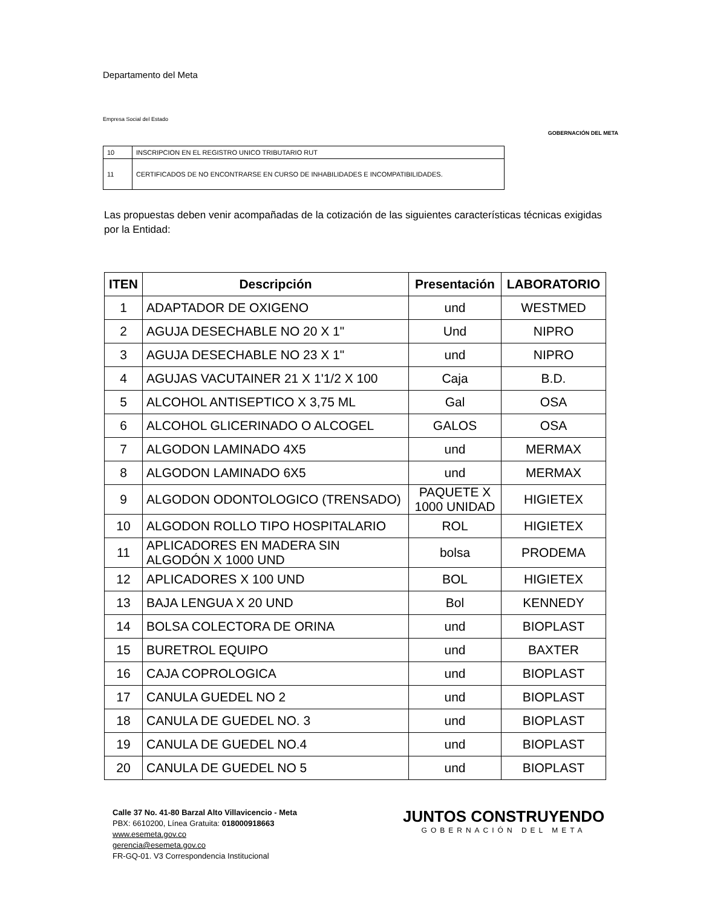Departamento del Meta
Empresa Social del Estado
GOBERNACIÓN DEL META
| 10 | INSCRIPCION EN EL REGISTRO UNICO TRIBUTARIO RUT |
| 11 | CERTIFICADOS DE NO ENCONTRARSE EN CURSO DE INHABILIDADES E INCOMPATIBILIDADES. |
Las propuestas deben venir acompañadas de la cotización de las siguientes características técnicas exigidas por la Entidad:
| ITEN | Descripción | Presentación | LABORATORIO |
| --- | --- | --- | --- |
| 1 | ADAPTADOR DE OXIGENO | und | WESTMED |
| 2 | AGUJA DESECHABLE NO 20 X 1" | Und | NIPRO |
| 3 | AGUJA DESECHABLE NO 23 X 1" | und | NIPRO |
| 4 | AGUJAS VACUTAINER 21 X 1'1/2 X 100 | Caja | B.D. |
| 5 | ALCOHOL ANTISEPTICO X 3,75 ML | Gal | OSA |
| 6 | ALCOHOL GLICERINADO O ALCOGEL | GALOS | OSA |
| 7 | ALGODON LAMINADO 4X5 | und | MERMAX |
| 8 | ALGODON LAMINADO 6X5 | und | MERMAX |
| 9 | ALGODON ODONTOLOGICO (TRENSADO) | PAQUETE X 1000 UNIDAD | HIGIETEX |
| 10 | ALGODON ROLLO TIPO HOSPITALARIO | ROL | HIGIETEX |
| 11 | APLICADORES EN MADERA SIN ALGODÓN X 1000 UND | bolsa | PRODEMA |
| 12 | APLICADORES X 100 UND | BOL | HIGIETEX |
| 13 | BAJA LENGUA X 20 UND | Bol | KENNEDY |
| 14 | BOLSA COLECTORA DE ORINA | und | BIOPLAST |
| 15 | BURETROL EQUIPO | und | BAXTER |
| 16 | CAJA COPROLOGICA | und | BIOPLAST |
| 17 | CANULA GUEDEL NO 2 | und | BIOPLAST |
| 18 | CANULA DE GUEDEL NO. 3 | und | BIOPLAST |
| 19 | CANULA DE GUEDEL NO.4 | und | BIOPLAST |
| 20 | CANULA DE GUEDEL NO 5 | und | BIOPLAST |
Calle 37 No. 41-80 Barzal Alto Villavicencio - Meta
PBX: 6610200, Línea Gratuita: 018000918663
www.esemeta.gov.co
gerencia@esemeta.gov.co
FR-GQ-01. V3 Correspondencia Institucional
JUNTOS CONSTRUYENDO
GOBERNACIÓN DEL META